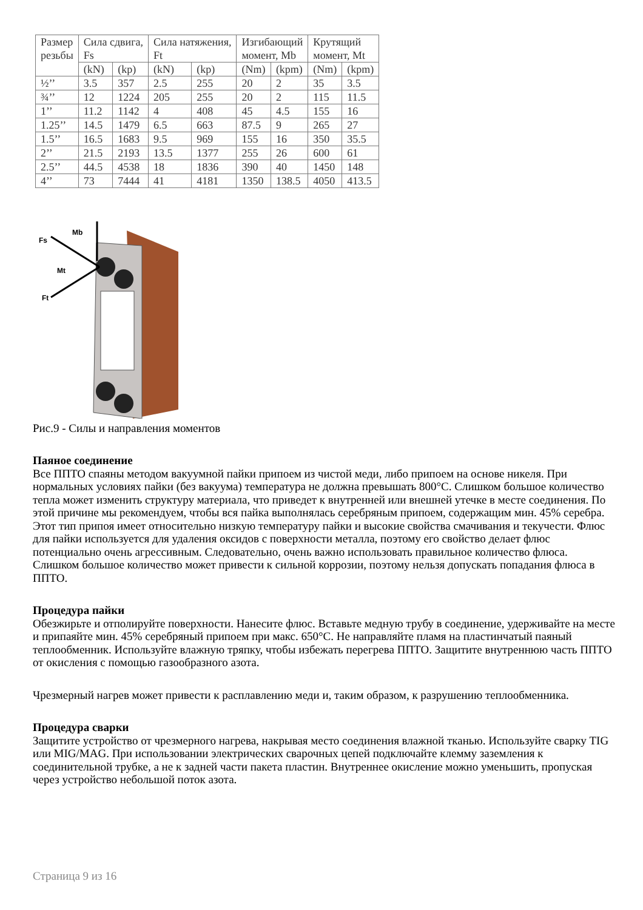| Размер резьбы | Сила сдвига, Fs | | Сила натяжения, Ft | | Изгибающий момент, Mb | | Крутящий момент, Mt | |
| --- | --- | --- | --- | --- | --- | --- | --- | --- |
| | (kN) | (kp) | (kN) | (kp) | (Nm) | (kpm) | (Nm) | (kpm) |
| ½’’ | 3.5 | 357 | 2.5 | 255 | 20 | 2 | 35 | 3.5 |
| ¾’’ | 12 | 1224 | 205 | 255 | 20 | 2 | 115 | 11.5 |
| 1’’ | 11.2 | 1142 | 4 | 408 | 45 | 4.5 | 155 | 16 |
| 1.25’’ | 14.5 | 1479 | 6.5 | 663 | 87.5 | 9 | 265 | 27 |
| 1.5’’ | 16.5 | 1683 | 9.5 | 969 | 155 | 16 | 350 | 35.5 |
| 2’’ | 21.5 | 2193 | 13.5 | 1377 | 255 | 26 | 600 | 61 |
| 2.5’’ | 44.5 | 4538 | 18 | 1836 | 390 | 40 | 1450 | 148 |
| 4’’ | 73 | 7444 | 41 | 4181 | 1350 | 138.5 | 4050 | 413.5 |
Fs
Mb
Mt
Ft
Рис.9 - Силы и направления моментов
Паяное соединение
Все ППТО спаяны методом вакуумной пайки припоем из чистой меди, либо припоем на основе никеля. При нормальных условиях пайки (без вакуума) температура не должна превышать 800°C. Слишком большое количество тепла может изменить структуру материала, что приведет к внутренней или внешней утечке в месте соединения. По этой причине мы рекомендуем, чтобы вся пайка выполнялась серебряным припоем, содержащим мин. 45% серебра. Этот тип припоя имеет относительно низкую температуру пайки и высокие свойства смачивания и текучести. Флюс для пайки используется для удаления оксидов с поверхности металла, поэтому его свойство делает флюс потенциально очень агрессивным. Следовательно, очень важно использовать правильное количество флюса. Слишком большое количество может привести к сильной коррозии, поэтому нельзя допускать попадания флюса в ППТО.
Процедура пайки
Обезжирьте и отполируйте поверхности. Нанесите флюс. Вставьте медную трубу в соединение, удерживайте на месте и припаяйте мин. 45% серебряный припоем при макс. 650°C. Не направляйте пламя на пластинчатый паяный теплообменник. Используйте влажную тряпку, чтобы избежать перегрева ППТО. Защитите внутреннюю часть ППТО от окисления с помощью газообразного азота.
Чрезмерный нагрев может привести к расплавлению меди и, таким образом, к разрушению теплообменника.
Процедура сварки
Защитите устройство от чрезмерного нагрева, накрывая место соединения влажной тканью. Используйте сварку TIG или MIG/MAG. При использовании электрических сварочных цепей подключайте клемму заземления к соединительной трубке, а не к задней части пакета пластин. Внутреннее окисление можно уменьшить, пропуская через устройство небольшой поток азота.
Страница 9 из 16